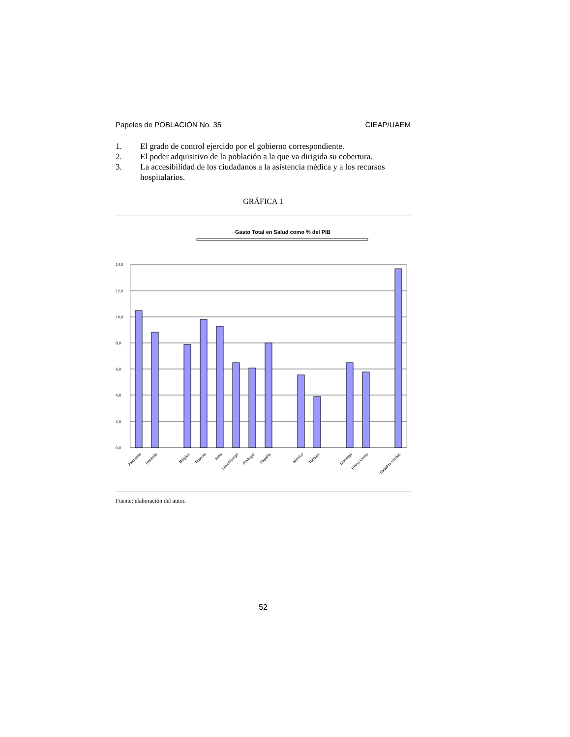Papeles de POBLACIÓN No. 35 CIEAP/UAEM
1. El grado de control ejercido por el gobierno correspondiente.
2. El poder adquisitivo de la población a la que va dirigida su cobertura.
3. La accesibilidad de los ciudadanos a la asistencia médica y a los recursos hospitalarios.
GRÁFICA 1
Gasto Total en Salud como % del PIB
14,0
12,0
10,0
8,0
6,0
4,0
2,0
0,0
Alemania
Holanda
Bélgica
Francia
Italia
Luxemburgo
Portugal
España
México
Turquía
Noruega
Reino Unido
Estados Unidos
Fuente: elaboración del autor.
52